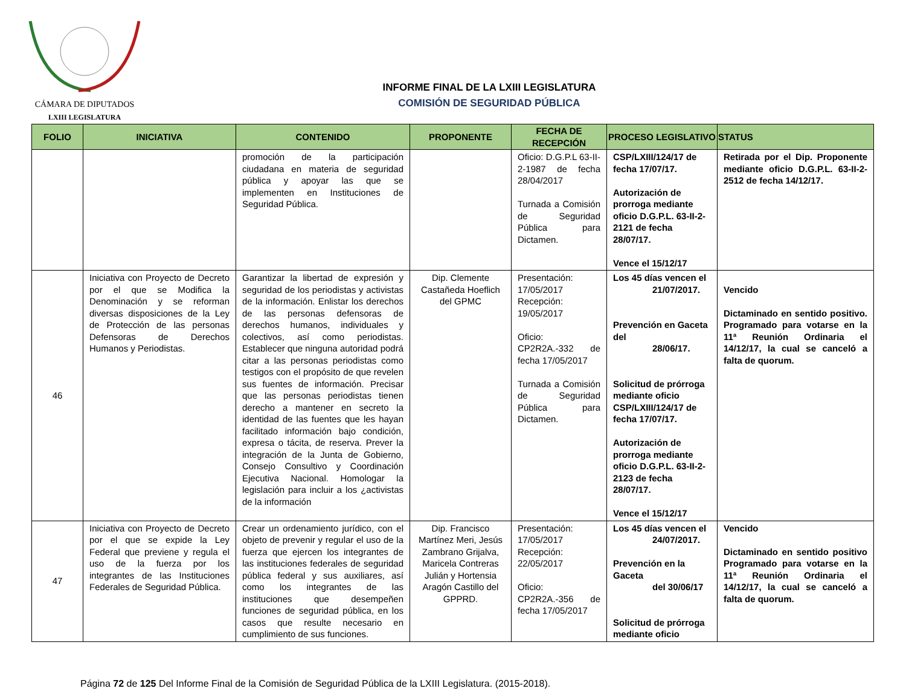CÁMARA DE DIPUTADOS
LXIII LEGISLATURA
INFORME FINAL DE LA LXIII LEGISLATURA
COMISIÓN DE SEGURIDAD PÚBLICA
| FOLIO | INICIATIVA | CONTENIDO | PROPONENTE | FECHA DE RECEPCIÓN | PROCESO LEGISLATIVO | STATUS |
| --- | --- | --- | --- | --- | --- | --- |
| | | promoción de la participación ciudadana en materia de seguridad pública y apoyar las que se implementen en Instituciones de Seguridad Pública. | | Oficio: D.G.P.L 63-II-2-1987 de fecha 28/04/2017 Turnada a Comisión de Seguridad Pública para Dictamen. | CSP/LXIII/124/17 de fecha 17/07/17. Autorización de prorroga mediante oficio D.G.P.L. 63-II-2-2121 de fecha 28/07/17. Vence el 15/12/17 | Retirada por el Dip. Proponente mediante oficio D.G.P.L. 63-II-2-2512 de fecha 14/12/17. |
| 46 | Iniciativa con Proyecto de Decreto por el que se Modifica la Denominación y se reforman diversas disposiciones de la Ley de Protección de las personas Defensoras de Derechos Humanos y Periodistas. | Garantizar la libertad de expresión y seguridad de los periodistas y activistas de la información. Enlistar los derechos de las personas defensoras de derechos humanos, individuales y colectivos, así como periodistas. Establecer que ninguna autoridad podrá citar a las personas periodistas como testigos con el propósito de que revelen sus fuentes de información. Precisar que las personas periodistas tienen derecho a mantener en secreto la identidad de las fuentes que les hayan facilitado información bajo condición, expresa o tácita, de reserva. Prever la integración de la Junta de Gobierno, Consejo Consultivo y Coordinación Ejecutiva Nacional. Homologar la legislación para incluir a los ¿activistas de la información | Dip. Clemente Castañeda Hoeflich del GPMC | Presentación: 17/05/2017 Recepción: 19/05/2017 Oficio: CP2R2A.-332 de fecha 17/05/2017 Turnada a Comisión de Seguridad Pública para Dictamen. | Los 45 días vencen el 21/07/2017. Prevención en Gaceta del 28/06/17. Solicitud de prórroga mediante oficio CSP/LXIII/124/17 de fecha 17/07/17. Autorización de prorroga mediante oficio D.G.P.L. 63-II-2-2123 de fecha 28/07/17. Vence el 15/12/17 | Vencido Dictaminado en sentido positivo. Programado para votarse en la 11ª Reunión Ordinaria el 14/12/17, la cual se canceló a falta de quorum. |
| 47 | Iniciativa con Proyecto de Decreto por el que se expide la Ley Federal que previene y regula el uso de la fuerza por los integrantes de las Instituciones Federales de Seguridad Pública. | Crear un ordenamiento jurídico, con el objeto de prevenir y regular el uso de la fuerza que ejercen los integrantes de las instituciones federales de seguridad pública federal y sus auxiliares, así como los integrantes de las instituciones que desempeñen funciones de seguridad pública, en los casos que resulte necesario en cumplimiento de sus funciones. | Dip. Francisco Martínez Meri, Jesús Zambrano Grijalva, Maricela Contreras Julián y Hortensia Aragón Castillo del GPPRD. | Presentación: 17/05/2017 Recepción: 22/05/2017 Oficio: CP2R2A.-356 de fecha 17/05/2017 | Los 45 días vencen el 24/07/2017. Prevención en la Gaceta del 30/06/17 Solicitud de prórroga mediante oficio | Vencido Dictaminado en sentido positivo Programado para votarse en la 11ª Reunión Ordinaria el 14/12/17, la cual se canceló a falta de quorum. |
Página 72 de 125 Del Informe Final de la Comisión de Seguridad Pública de la LXIII Legislatura. (2015-2018).